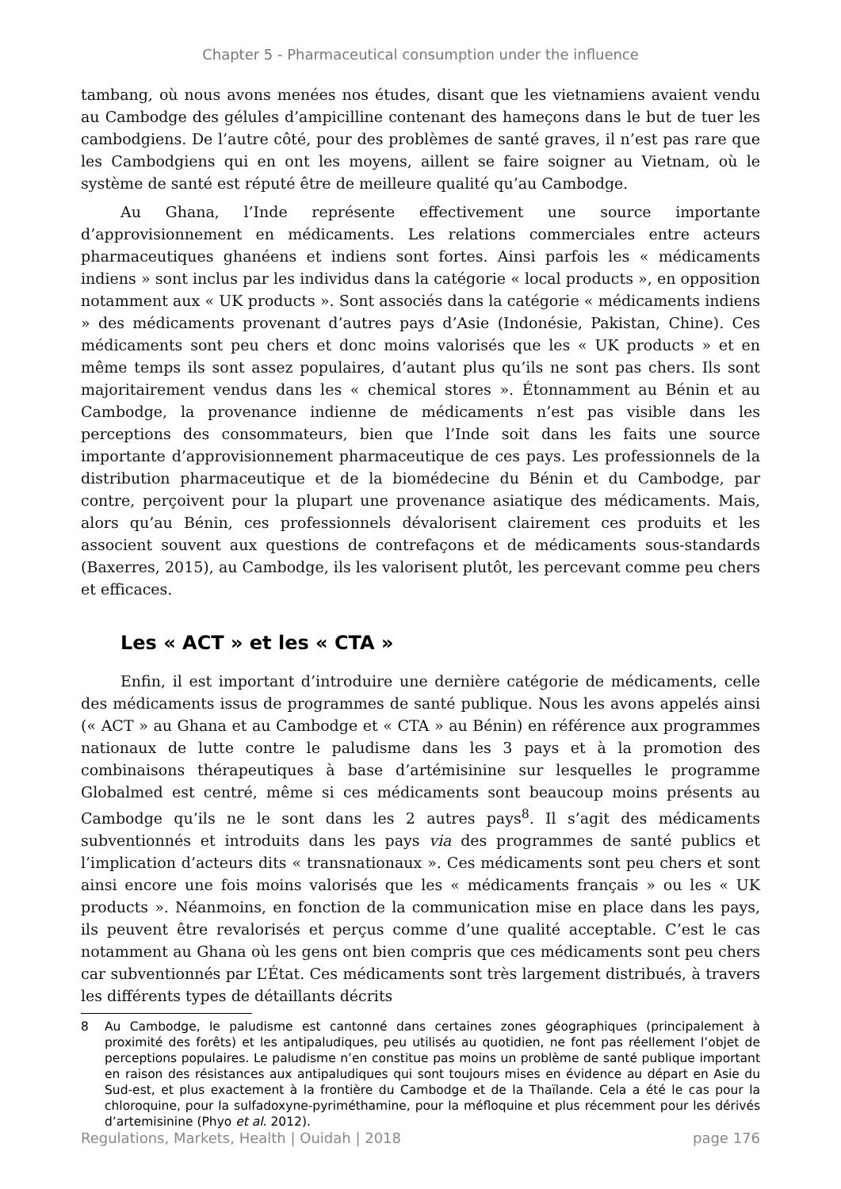Chapter 5 - Pharmaceutical consumption under the influence
tambang, où nous avons menées nos études, disant que les vietnamiens avaient vendu au Cambodge des gélules d’ampicilline contenant des hameçons dans le but de tuer les cambodgiens. De l’autre côté, pour des problèmes de santé graves, il n’est pas rare que les Cambodgiens qui en ont les moyens, aillent se faire soigner au Vietnam, où le système de santé est réputé être de meilleure qualité qu’au Cambodge.
Au Ghana, l’Inde représente effectivement une source importante d’approvisionnement en médicaments. Les relations commerciales entre acteurs pharmaceutiques ghanéens et indiens sont fortes. Ainsi parfois les « médicaments indiens » sont inclus par les individus dans la catégorie « local products », en opposition notamment aux « UK products ». Sont associés dans la catégorie « médicaments indiens » des médicaments provenant d’autres pays d’Asie (Indonésie, Pakistan, Chine). Ces médicaments sont peu chers et donc moins valorisés que les « UK products » et en même temps ils sont assez populaires, d’autant plus qu’ils ne sont pas chers. Ils sont majoritairement vendus dans les « chemical stores ». Étonnamment au Bénin et au Cambodge, la provenance indienne de médicaments n’est pas visible dans les perceptions des consommateurs, bien que l’Inde soit dans les faits une source importante d’approvisionnement pharmaceutique de ces pays. Les professionnels de la distribution pharmaceutique et de la biomédecine du Bénin et du Cambodge, par contre, perçoivent pour la plupart une provenance asiatique des médicaments. Mais, alors qu’au Bénin, ces professionnels dévalorisent clairement ces produits et les associent souvent aux questions de contrefaçons et de médicaments sous-standards (Baxerres, 2015), au Cambodge, ils les valorisent plutôt, les percevant comme peu chers et efficaces.
Les « ACT » et les « CTA »
Enfin, il est important d’introduire une dernière catégorie de médicaments, celle des médicaments issus de programmes de santé publique. Nous les avons appelés ainsi (« ACT » au Ghana et au Cambodge et « CTA » au Bénin) en référence aux programmes nationaux de lutte contre le paludisme dans les 3 pays et à la promotion des combinaisons thérapeutiques à base d’artémisinine sur lesquelles le programme Globalmed est centré, même si ces médicaments sont beaucoup moins présents au Cambodge qu’ils ne le sont dans les 2 autres pays<sup>8</sup>. Il s’agit des médicaments subventionnés et introduits dans les pays via des programmes de santé publics et l’implication d’acteurs dits « transnationaux ». Ces médicaments sont peu chers et sont ainsi encore une fois moins valorisés que les « médicaments français » ou les « UK products ». Néanmoins, en fonction de la communication mise en place dans les pays, ils peuvent être revalorisés et perçus comme d’une qualité acceptable. C’est le cas notamment au Ghana où les gens ont bien compris que ces médicaments sont peu chers car subventionnés par L’État. Ces médicaments sont très largement distribués, à travers les différents types de détaillants décrits
8 Au Cambodge, le paludisme est cantonné dans certaines zones géographiques (principalement à proximité des forêts) et les antipaludiques, peu utilisés au quotidien, ne font pas réellement l’objet de perceptions populaires. Le paludisme n’en constitue pas moins un problème de santé publique important en raison des résistances aux antipaludiques qui sont toujours mises en évidence au départ en Asie du Sud-est, et plus exactement à la frontière du Cambodge et de la Thaïlande. Cela a été le cas pour la chloroquine, pour la sulfadoxyne-pyriméthamine, pour la méfloquine et plus récemment pour les dérivés d’artemisinine (Phyo et al. 2012).
Regulations, Markets, Health | Ouidah | 2018 page 176